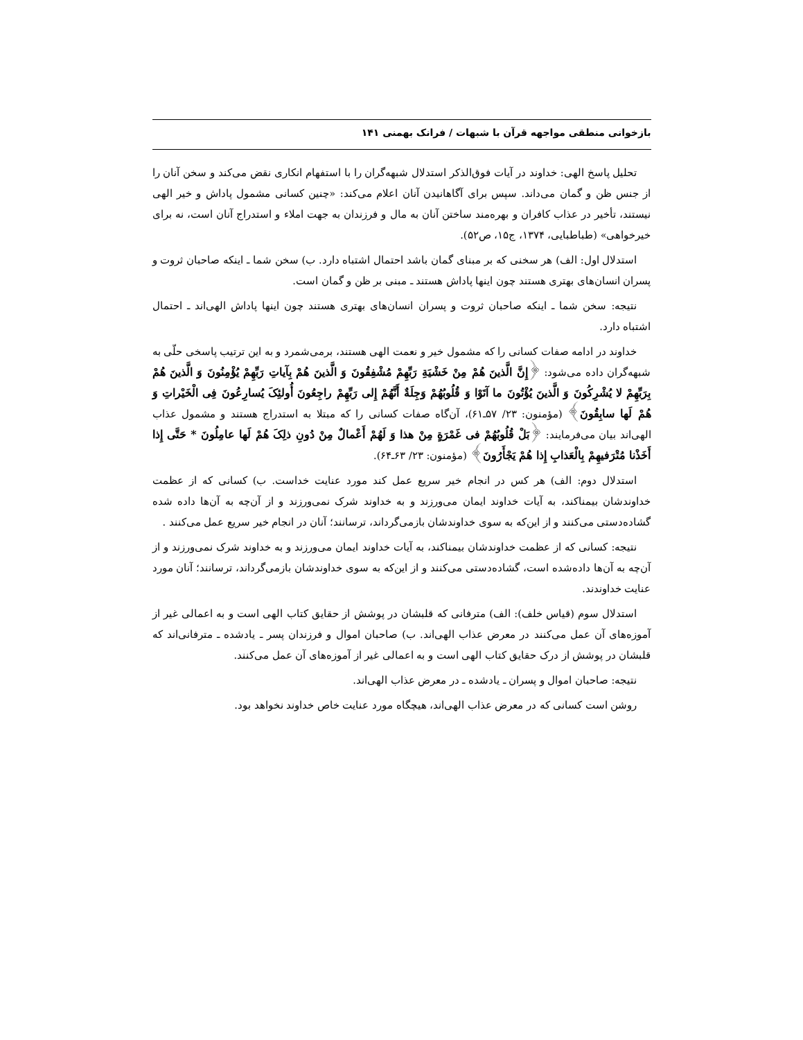بازخوانی منطقی مواجهه قرآن با شبهات / فرانک بهمنی ۱۴۱
تحلیل پاسخ الهی: خداوند در آیات فوق‌الذکر استدلال شبهه‌گران را با استفهام انکاری نقض می‌کند و سخن آنان را از جنس ظن و گمان می‌داند. سپس برای آگاهانیدن آنان اعلام می‌کند: «چنین کسانی مشمول پاداش و خیر الهی نیستند، تأخیر در عذاب کافران و بهره‌مند ساختن آنان به مال و فرزندان به جهت املاء و استدراج آنان است، نه برای خیرخواهی» (طباطبایی، ۱۳۷۴، ج۱۵، ص۵۲).
استدلال اول: الف) هر سخنی که بر مبنای گمان باشد احتمال اشتباه دارد. ب) سخن شما ـ اینکه صاحبان ثروت و پسران انسان‌های بهتری هستند چون اینها پاداش هستند ـ مبنی بر ظن و گمان است.
نتیجه: سخن شما ـ اینکه صاحبان ثروت و پسران انسان‌های بهتری هستند چون اینها پاداش الهی‌اند ـ احتمال اشتباه دارد.
خداوند در ادامه صفات کسانی را که مشمول خیر و نعمت الهی هستند، برمی‌شمرد و به این ترتیب پاسخی حلّی به شبهه‌گران داده می‌شود: ﴿إِنَّ الَّذینَ هُمْ مِنْ خَشْیَةِ رَبِّهِمْ مُشْفِقُونَ وَ الَّذینَ هُمْ بِآیاتِ رَبِّهِمْ یُؤْمِنُونَ وَ الَّذینَ هُمْ بِرَبِّهِمْ لا یُشْرِکُونَ وَ الَّذینَ یُؤْتُونَ ما آتَوْا وَ قُلُوبُهُمْ وَجِلَةٌ أَنَّهُمْ إِلی رَبِّهِمْ راجِعُونَ أُولئِکَ یُسارِعُونَ فِی الْخَیْراتِ وَ هُمْ لَها سابِقُونَ﴾ (مؤمنون: ۲۳/ ۵۷ـ۶۱)، آن‌گاه صفات کسانی را که مبتلا به استدراج هستند و مشمول عذاب الهی‌اند بیان می‌فرمایند: ﴿بَلْ قُلُوبُهُمْ فی غَمْرَةٍ مِنْ هذا وَ لَهُمْ أَعْمالٌ مِنْ دُونِ ذلِکَ هُمْ لَها عامِلُونَ * حَتَّی إِذا أَخَذْنا مُتْرَفیهِمْ بِالْعَذابِ إِذا هُمْ یَجْأَرُونَ﴾ (مؤمنون: ۲۳/ ۶۳ـ۶۴).
استدلال دوم: الف) هر کس در انجام خیر سریع عمل کند مورد عنایت خداست. ب) کسانی که از عظمت خداوندشان بیمناکند، به آیات خداوند ایمان می‌ورزند و به خداوند شرک نمی‌ورزند و از آن‌چه به آن‌ها داده شده گشاده‌دستی می‌کنند و از این‌که به سوی خداوندشان بازمی‌گرداند، ترسانند؛ آنان در انجام خیر سریع عمل می‌کنند .
نتیجه: کسانی که از عظمت خداوندشان بیمناکند، به آیات خداوند ایمان می‌ورزند و به خداوند شرک نمی‌ورزند و از آن‌چه به آن‌ها داده‌شده است، گشاده‌دستی می‌کنند و از این‌که به سوی خداوندشان بازمی‌گرداند، ترسانند؛ آنان مورد عنایت خداوندند.
استدلال سوم (قیاس خلف): الف) مترفانی که قلبشان در پوشش از حقایق کتاب الهی است و به اعمالی غیر از آموزه‌های آن عمل می‌کنند در معرض عذاب الهی‌اند. ب) صاحبان اموال و فرزندان پسر ـ یادشده ـ مترفانی‌اند که قلبشان در پوشش از درک حقایق کتاب الهی است و به اعمالی غیر از آموزه‌های آن عمل می‌کنند.
نتیجه: صاحبان اموال و پسران ـ یادشده ـ در معرض عذاب الهی‌اند.
روشن است کسانی که در معرض عذاب الهی‌اند، هیچگاه مورد عنایت خاص خداوند نخواهد بود.